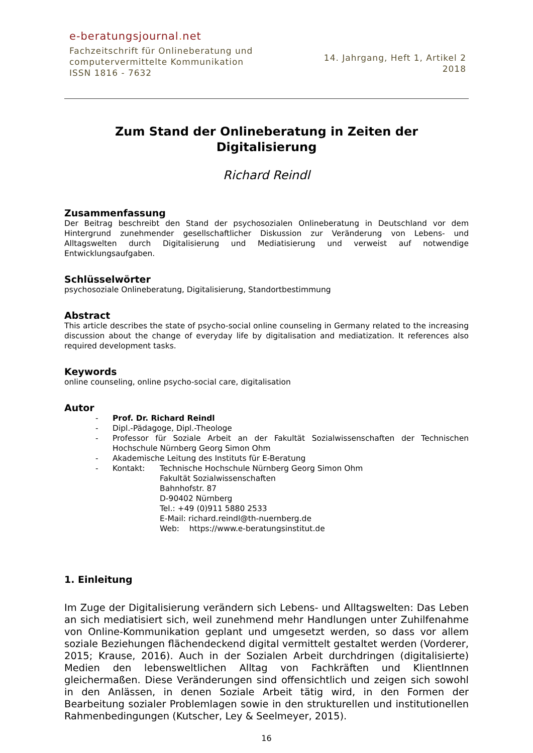e-beratungsjournal. net
Fachzeitschrift für Onlineberatung und
computervermittelte Kommunikation
ISSN 1816 - 7632
14. Jahrgang, Heft 1, Artikel 2
2018
Zum Stand der Onlineberatung in Zeiten der
Digitalisierung
Richard Reindl
Zusammenfassung
Der Beitrag beschreibt den Stand der psychosozialen Onlineberatung in Deutschland vor dem Hintergrund zunehmender gesellschaftlicher Diskussion zur Veränderung von Lebens- und Alltagswelten durch Digitalisierung und Mediatisierung und verweist auf notwendige Entwicklungsaufgaben.
Schlüsselwörter
psychosoziale Onlineberatung, Digitalisierung, Standortbestimmung
Abstract
This article describes the state of psycho-social online counseling in Germany related to the increasing discussion about the change of everyday life by digitalisation and mediatization. It references also required development tasks.
Keywords
online counseling, online psycho-social care, digitalisation
Autor
- Prof. Dr. Richard Reindl
- Dipl.-Pädagoge, Dipl.-Theologe
- Professor für Soziale Arbeit an der Fakultät Sozialwissenschaften der Technischen Hochschule Nürnberg Georg Simon Ohm
- Akademische Leitung des Instituts für E-Beratung
- Kontakt: Technische Hochschule Nürnberg Georg Simon Ohm
Fakultät Sozialwissenschaften
Bahnhofstr. 87
D-90402 Nürnberg
Tel.: +49 (0)911 5880 2533
E-Mail: richard.reindl@th-nuernberg.de
Web: https://www.e-beratungsinstitut.de
1. Einleitung
Im Zuge der Digitalisierung verändern sich Lebens- und Alltagswelten: Das Leben an sich mediatisiert sich, weil zunehmend mehr Handlungen unter Zuhilfenahme von Online-Kommunikation geplant und umgesetzt werden, so dass vor allem soziale Beziehungen flächendeckend digital vermittelt gestaltet werden (Vorderer, 2015; Krause, 2016). Auch in der Sozialen Arbeit durchdringen (digitalisierte) Medien den lebensweltlichen Alltag von Fachkräften und KlientInnen gleichermaßen. Diese Veränderungen sind offensichtlich und zeigen sich sowohl in den Anlässen, in denen Soziale Arbeit tätig wird, in den Formen der Bearbeitung sozialer Problemlagen sowie in den strukturellen und institutionellen Rahmenbedingungen (Kutscher, Ley & Seelmeyer, 2015).
16